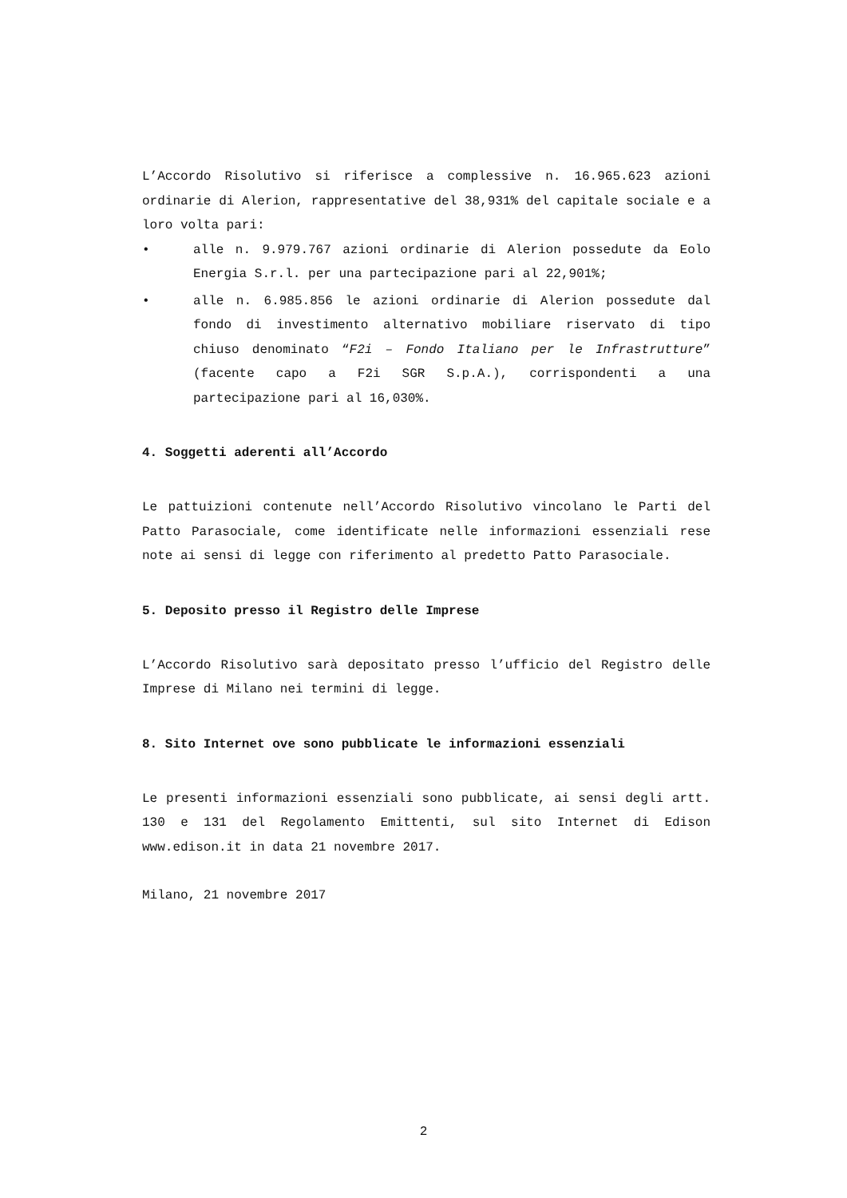L’Accordo Risolutivo si riferisce a complessive n. 16.965.623 azioni ordinarie di Alerion, rappresentative del 38,931% del capitale sociale e a loro volta pari:
• alle n. 9.979.767 azioni ordinarie di Alerion possedute da Eolo Energia S.r.l. per una partecipazione pari al 22,901%;
• alle n. 6.985.856 le azioni ordinarie di Alerion possedute dal fondo di investimento alternativo mobiliare riservato di tipo chiuso denominato “F2i – Fondo Italiano per le Infrastrutture” (facente capo a F2i SGR S.p.A.), corrispondenti a una partecipazione pari al 16,030%.
4. Soggetti aderenti all’Accordo
Le pattuizioni contenute nell’Accordo Risolutivo vincolano le Parti del Patto Parasociale, come identificate nelle informazioni essenziali rese note ai sensi di legge con riferimento al predetto Patto Parasociale.
5. Deposito presso il Registro delle Imprese
L’Accordo Risolutivo sarà depositato presso l’ufficio del Registro delle Imprese di Milano nei termini di legge.
8. Sito Internet ove sono pubblicate le informazioni essenziali
Le presenti informazioni essenziali sono pubblicate, ai sensi degli artt. 130 e 131 del Regolamento Emittenti, sul sito Internet di Edison www.edison.it in data 21 novembre 2017.
Milano, 21 novembre 2017
2